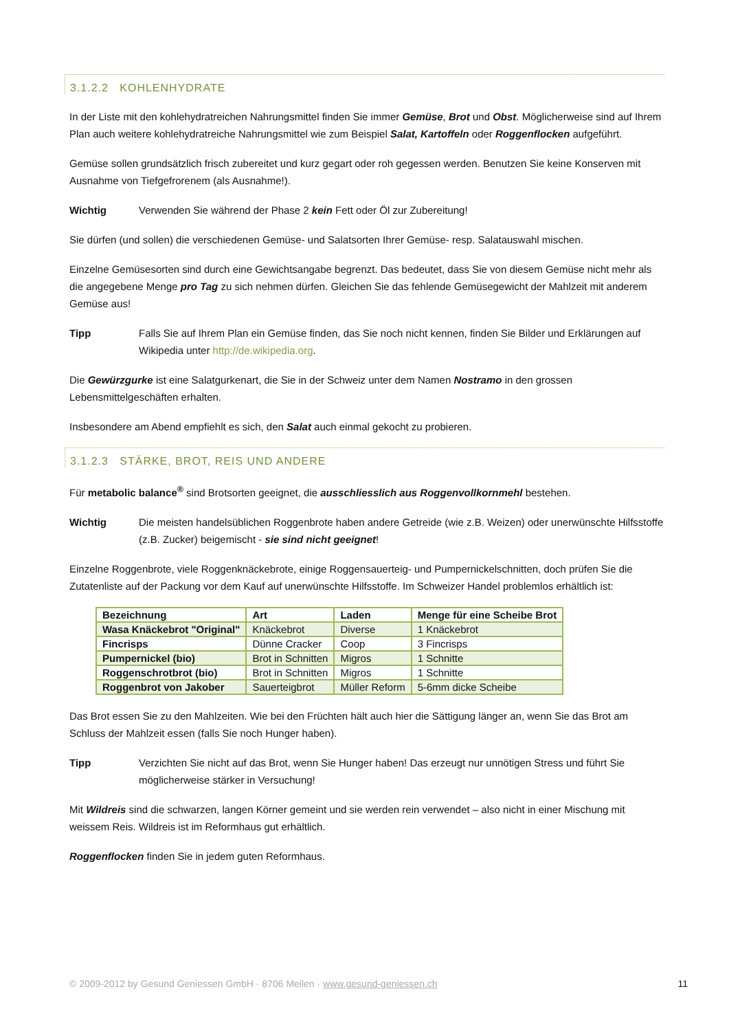3.1.2.2 KOHLENHYDRATE
In der Liste mit den kohlehydratreichen Nahrungsmittel finden Sie immer Gemüse, Brot und Obst. Möglicherweise sind auf Ihrem Plan auch weitere kohlehydratreiche Nahrungsmittel wie zum Beispiel Salat, Kartoffeln oder Roggenflocken aufgeführt.
Gemüse sollen grundsätzlich frisch zubereitet und kurz gegart oder roh gegessen werden. Benutzen Sie keine Konserven mit Ausnahme von Tiefgefrorenem (als Ausnahme!).
Wichtig Verwenden Sie während der Phase 2 kein Fett oder Öl zur Zubereitung!
Sie dürfen (und sollen) die verschiedenen Gemüse- und Salatsorten Ihrer Gemüse- resp. Salatauswahl mischen.
Einzelne Gemüsesorten sind durch eine Gewichtsangabe begrenzt. Das bedeutet, dass Sie von diesem Gemüse nicht mehr als die angegebene Menge pro Tag zu sich nehmen dürfen. Gleichen Sie das fehlende Gemüsegewicht der Mahlzeit mit anderem Gemüse aus!
Tipp Falls Sie auf Ihrem Plan ein Gemüse finden, das Sie noch nicht kennen, finden Sie Bilder und Erklärungen auf Wikipedia unter http://de.wikipedia.org.
Die Gewürzgurke ist eine Salatgurkenart, die Sie in der Schweiz unter dem Namen Nostramo in den grossen Lebensmittelgeschäften erhalten.
Insbesondere am Abend empfiehlt es sich, den Salat auch einmal gekocht zu probieren.
3.1.2.3 STÄRKE, BROT, REIS UND ANDERE
Für metabolic balance<sup>®</sup> sind Brotsorten geeignet, die ausschliesslich aus Roggenvollkornmehl bestehen.
Wichtig Die meisten handelsüblichen Roggenbrote haben andere Getreide (wie z.B. Weizen) oder unerwünschte Hilfsstoffe (z.B. Zucker) beigemischt - sie sind nicht geeignet!
Einzelne Roggenbrote, viele Roggenknäckebrote, einige Roggensauerteig- und Pumpernickelschnitten, doch prüfen Sie die Zutatenliste auf der Packung vor dem Kauf auf unerwünschte Hilfsstoffe. Im Schweizer Handel problemlos erhältlich ist:
| Bezeichnung | Art | Laden | Menge für eine Scheibe Brot |
| --- | --- | --- | --- |
| Wasa Knäckebrot "Original" | Knäckebrot | Diverse | 1 Knäckebrot |
| Fincrisps | Dünne Cracker | Coop | 3 Fincrisps |
| Pumpernickel (bio) | Brot in Schnitten | Migros | 1 Schnitte |
| Roggenschrotbrot (bio) | Brot in Schnitten | Migros | 1 Schnitte |
| Roggenbrot von Jakober | Sauerteigbrot | Müller Reform | 5-6mm dicke Scheibe |
Das Brot essen Sie zu den Mahlzeiten. Wie bei den Früchten hält auch hier die Sättigung länger an, wenn Sie das Brot am Schluss der Mahlzeit essen (falls Sie noch Hunger haben).
Tipp Verzichten Sie nicht auf das Brot, wenn Sie Hunger haben! Das erzeugt nur unnötigen Stress und führt Sie möglicherweise stärker in Versuchung!
Mit Wildreis sind die schwarzen, langen Körner gemeint und sie werden rein verwendet – also nicht in einer Mischung mit weissem Reis. Wildreis ist im Reformhaus gut erhältlich.
Roggenflocken finden Sie in jedem guten Reformhaus.
© 2009-2012 by Gesund Geniessen GmbH · 8706 Meilen · www.gesund-geniessen.ch 11